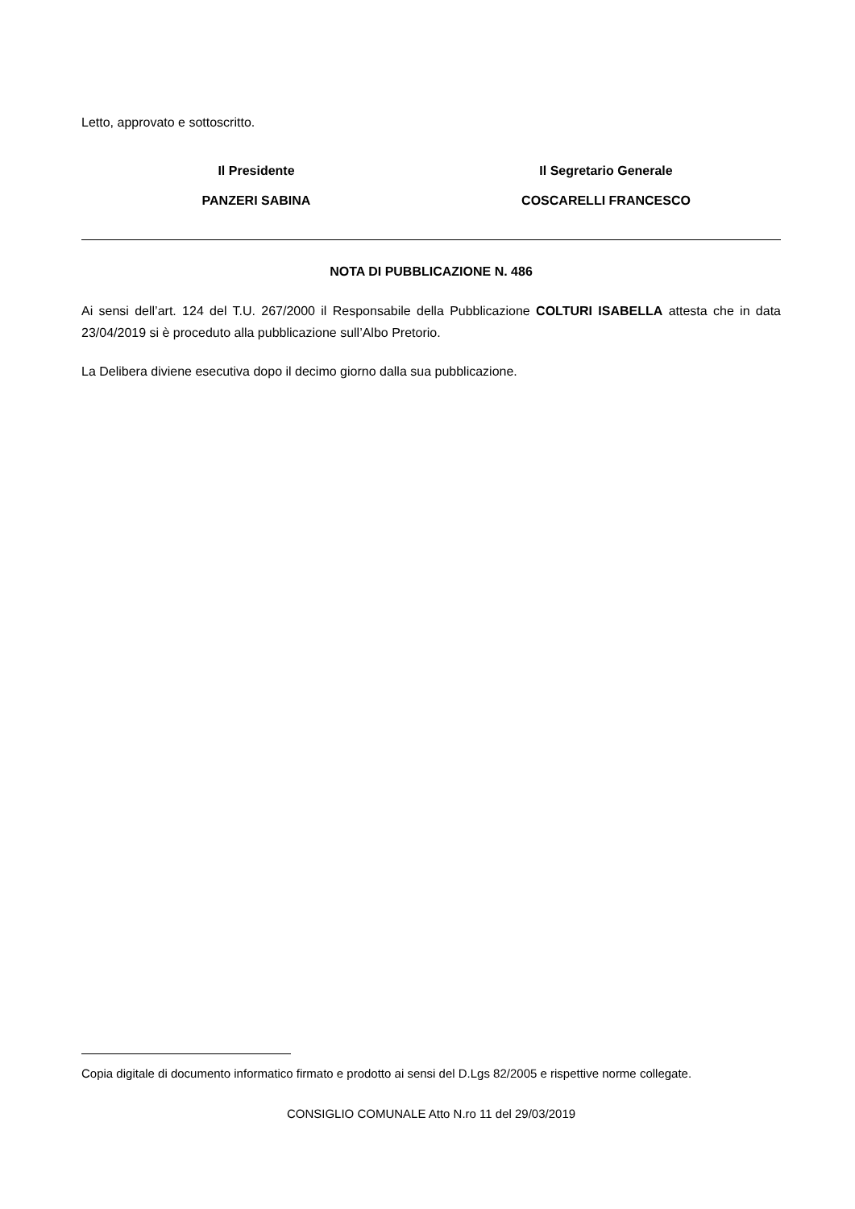Letto, approvato e sottoscritto.
Il Presidente
PANZERI SABINA
Il Segretario Generale
COSCARELLI FRANCESCO
NOTA DI PUBBLICAZIONE N. 486
Ai sensi dell’art. 124 del T.U. 267/2000 il Responsabile della Pubblicazione COLTURI ISABELLA attesta che in data 23/04/2019 si è proceduto alla pubblicazione sull’Albo Pretorio.
La Delibera diviene esecutiva dopo il decimo giorno dalla sua pubblicazione.
Copia digitale di documento informatico firmato e prodotto ai sensi del D.Lgs 82/2005 e rispettive norme collegate.
CONSIGLIO COMUNALE Atto N.ro 11 del 29/03/2019